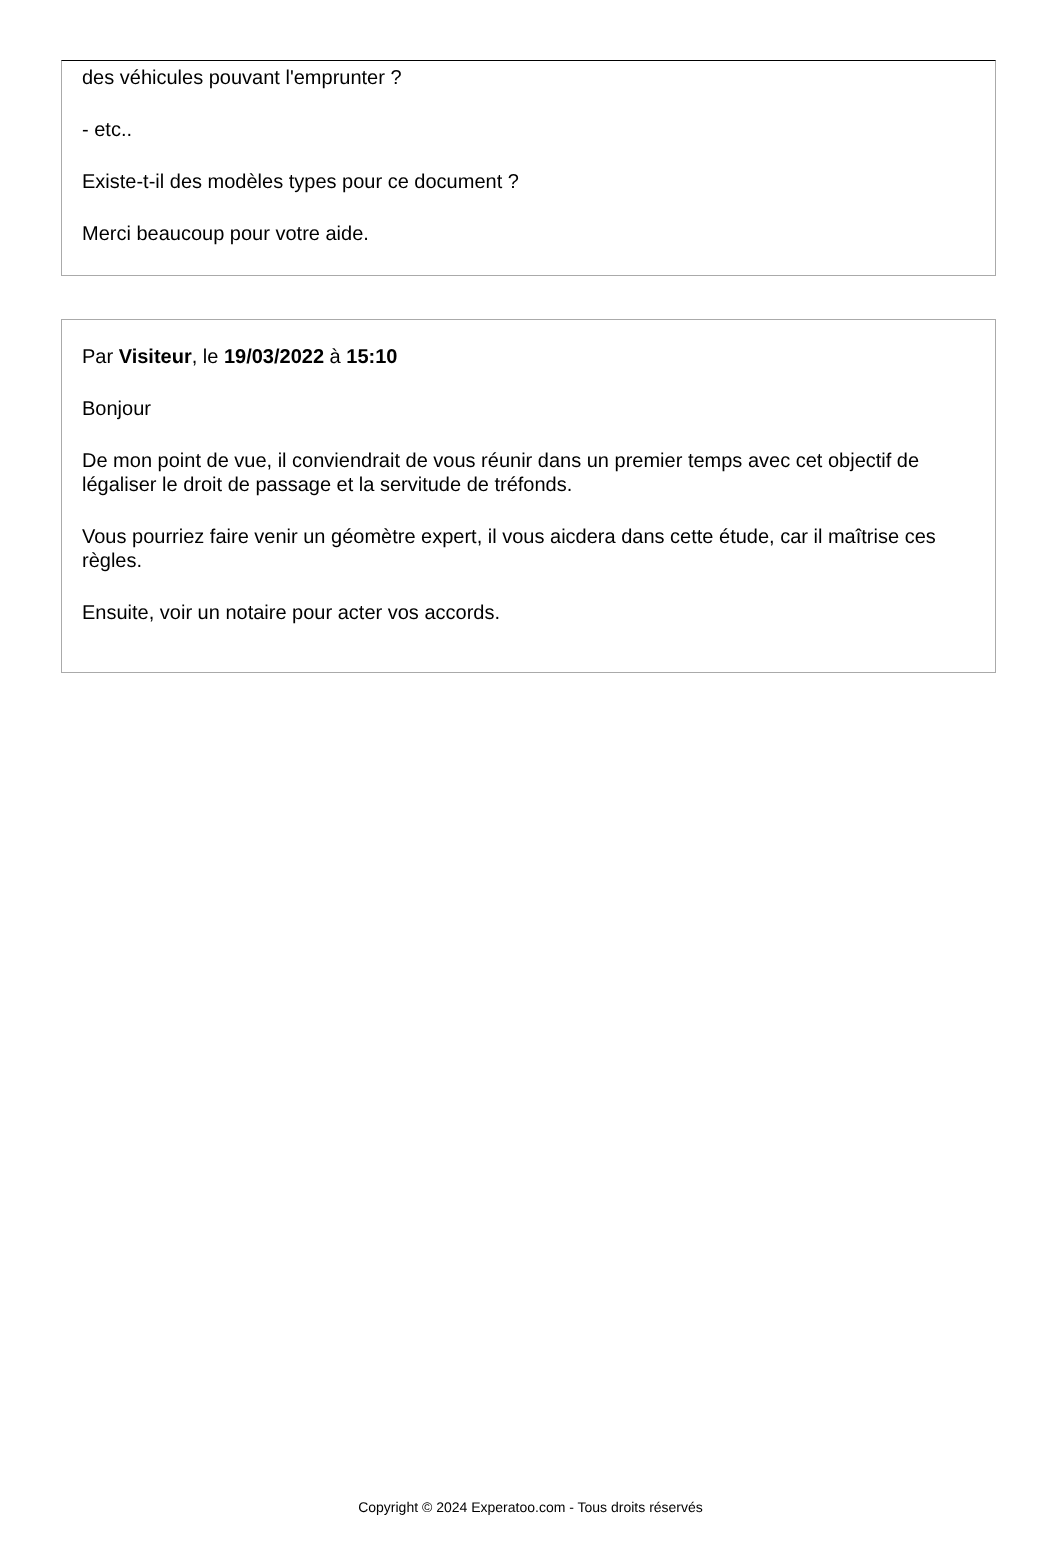des véhicules pouvant l'emprunter ?
- etc..
Existe-t-il des modèles types pour ce document ?
Merci beaucoup pour votre aide.
Par Visiteur, le 19/03/2022 à 15:10
Bonjour
De mon point de vue, il conviendrait de vous réunir dans un premier temps avec cet objectif de légaliser le droit de passage et la servitude de tréfonds.
Vous pourriez faire venir un géomètre expert, il vous aicdera dans cette étude, car il maîtrise ces règles.
Ensuite, voir un notaire pour acter vos accords.
Copyright © 2024 Experatoo.com - Tous droits réservés